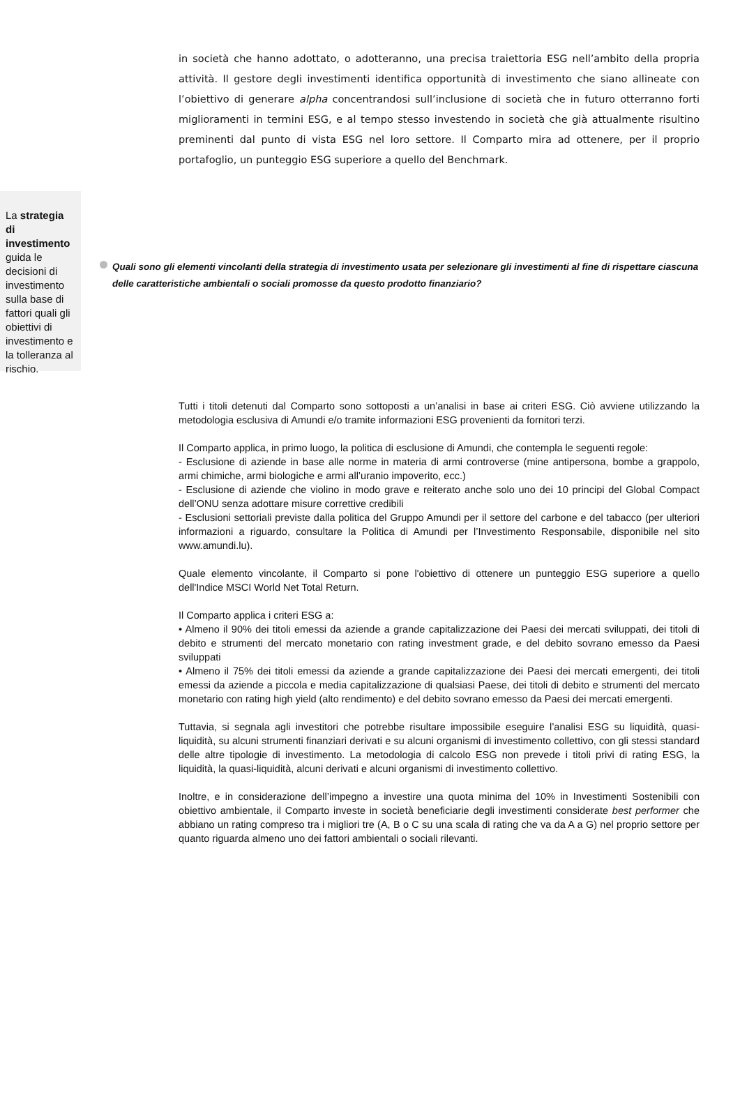in società che hanno adottato, o adotteranno, una precisa traiettoria ESG nell’ambito della propria attività. Il gestore degli investimenti identifica opportunità di investimento che siano allineate con l’obiettivo di generare alpha concentrandosi sull’inclusione di società che in futuro otterranno forti miglioramenti in termini ESG, e al tempo stesso investendo in società che già attualmente risultino preminenti dal punto di vista ESG nel loro settore. Il Comparto mira ad ottenere, per il proprio portafoglio, un punteggio ESG superiore a quello del Benchmark.
La strategia di investimento guida le decisioni di investimento sulla base di fattori quali gli obiettivi di investimento e la tolleranza al rischio.
Quali sono gli elementi vincolanti della strategia di investimento usata per selezionare gli investimenti al fine di rispettare ciascuna delle caratteristiche ambientali o sociali promosse da questo prodotto finanziario?
Tutti i titoli detenuti dal Comparto sono sottoposti a un’analisi in base ai criteri ESG. Ciò avviene utilizzando la metodologia esclusiva di Amundi e/o tramite informazioni ESG provenienti da fornitori terzi.
Il Comparto applica, in primo luogo, la politica di esclusione di Amundi, che contempla le seguenti regole:
- Esclusione di aziende in base alle norme in materia di armi controverse (mine antipersona, bombe a grappolo, armi chimiche, armi biologiche e armi all’uranio impoverito, ecc.)
- Esclusione di aziende che violino in modo grave e reiterato anche solo uno dei 10 principi del Global Compact dell’ONU senza adottare misure correttive credibili
- Esclusioni settoriali previste dalla politica del Gruppo Amundi per il settore del carbone e del tabacco (per ulteriori informazioni a riguardo, consultare la Politica di Amundi per l’Investimento Responsabile, disponibile nel sito www.amundi.lu).
Quale elemento vincolante, il Comparto si pone l'obiettivo di ottenere un punteggio ESG superiore a quello dell'Indice MSCI World Net Total Return.
Il Comparto applica i criteri ESG a:
• Almeno il 90% dei titoli emessi da aziende a grande capitalizzazione dei Paesi dei mercati sviluppati, dei titoli di debito e strumenti del mercato monetario con rating investment grade, e del debito sovrano emesso da Paesi sviluppati
• Almeno il 75% dei titoli emessi da aziende a grande capitalizzazione dei Paesi dei mercati emergenti, dei titoli emessi da aziende a piccola e media capitalizzazione di qualsiasi Paese, dei titoli di debito e strumenti del mercato monetario con rating high yield (alto rendimento) e del debito sovrano emesso da Paesi dei mercati emergenti.
Tuttavia, si segnala agli investitori che potrebbe risultare impossibile eseguire l’analisi ESG su liquidità, quasi-liquidità, su alcuni strumenti finanziari derivati e su alcuni organismi di investimento collettivo, con gli stessi standard delle altre tipologie di investimento. La metodologia di calcolo ESG non prevede i titoli privi di rating ESG, la liquidità, la quasi-liquidità, alcuni derivati e alcuni organismi di investimento collettivo.
Inoltre, e in considerazione dell’impegno a investire una quota minima del 10% in Investimenti Sostenibili con obiettivo ambientale, il Comparto investe in società beneficiarie degli investimenti considerate best performer che abbiano un rating compreso tra i migliori tre (A, B o C su una scala di rating che va da A a G) nel proprio settore per quanto riguarda almeno uno dei fattori ambientali o sociali rilevanti.